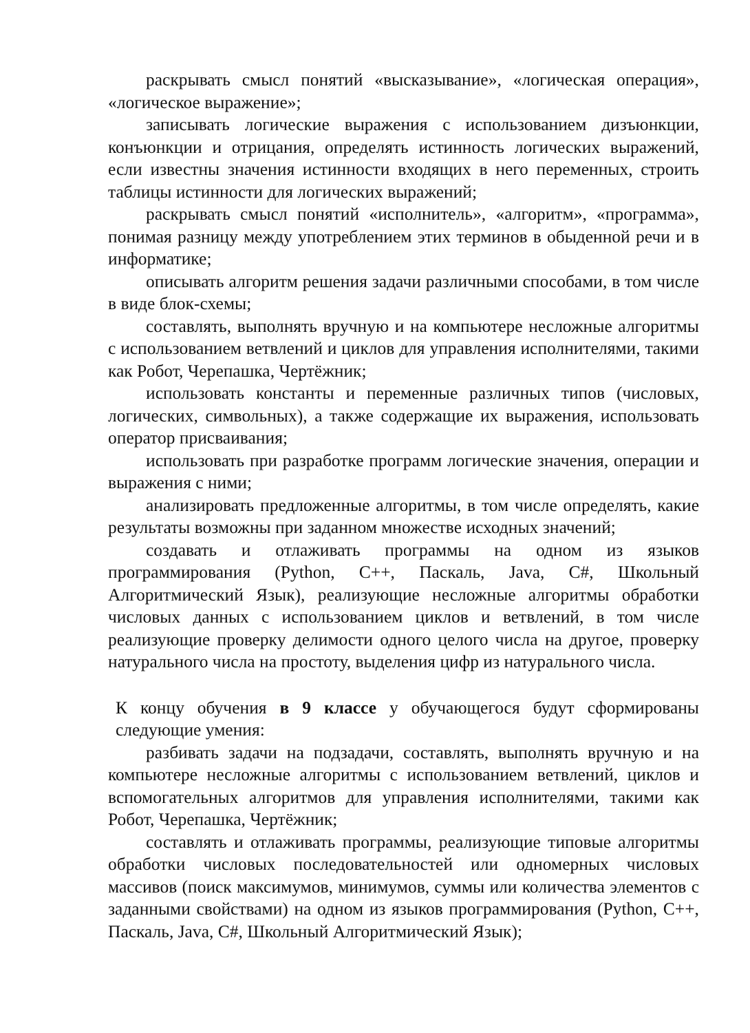раскрывать смысл понятий «высказывание», «логическая операция», «логическое выражение»;
записывать логические выражения с использованием дизъюнкции, конъюнкции и отрицания, определять истинность логических выражений, если известны значения истинности входящих в него переменных, строить таблицы истинности для логических выражений;
раскрывать смысл понятий «исполнитель», «алгоритм», «программа», понимая разницу между употреблением этих терминов в обыденной речи и в информатике;
описывать алгоритм решения задачи различными способами, в том числе в виде блок-схемы;
составлять, выполнять вручную и на компьютере несложные алгоритмы с использованием ветвлений и циклов для управления исполнителями, такими как Робот, Черепашка, Чертёжник;
использовать константы и переменные различных типов (числовых, логических, символьных), а также содержащие их выражения, использовать оператор присваивания;
использовать при разработке программ логические значения, операции и выражения с ними;
анализировать предложенные алгоритмы, в том числе определять, какие результаты возможны при заданном множестве исходных значений;
создавать и отлаживать программы на одном из языков программирования (Python, C++, Паскаль, Java, C#, Школьный Алгоритмический Язык), реализующие несложные алгоритмы обработки числовых данных с использованием циклов и ветвлений, в том числе реализующие проверку делимости одного целого числа на другое, проверку натурального числа на простоту, выделения цифр из натурального числа.
К концу обучения в 9 классе у обучающегося будут сформированы следующие умения:
разбивать задачи на подзадачи, составлять, выполнять вручную и на компьютере несложные алгоритмы с использованием ветвлений, циклов и вспомогательных алгоритмов для управления исполнителями, такими как Робот, Черепашка, Чертёжник;
составлять и отлаживать программы, реализующие типовые алгоритмы обработки числовых последовательностей или одномерных числовых массивов (поиск максимумов, минимумов, суммы или количества элементов с заданными свойствами) на одном из языков программирования (Python, C++, Паскаль, Java, C#, Школьный Алгоритмический Язык);